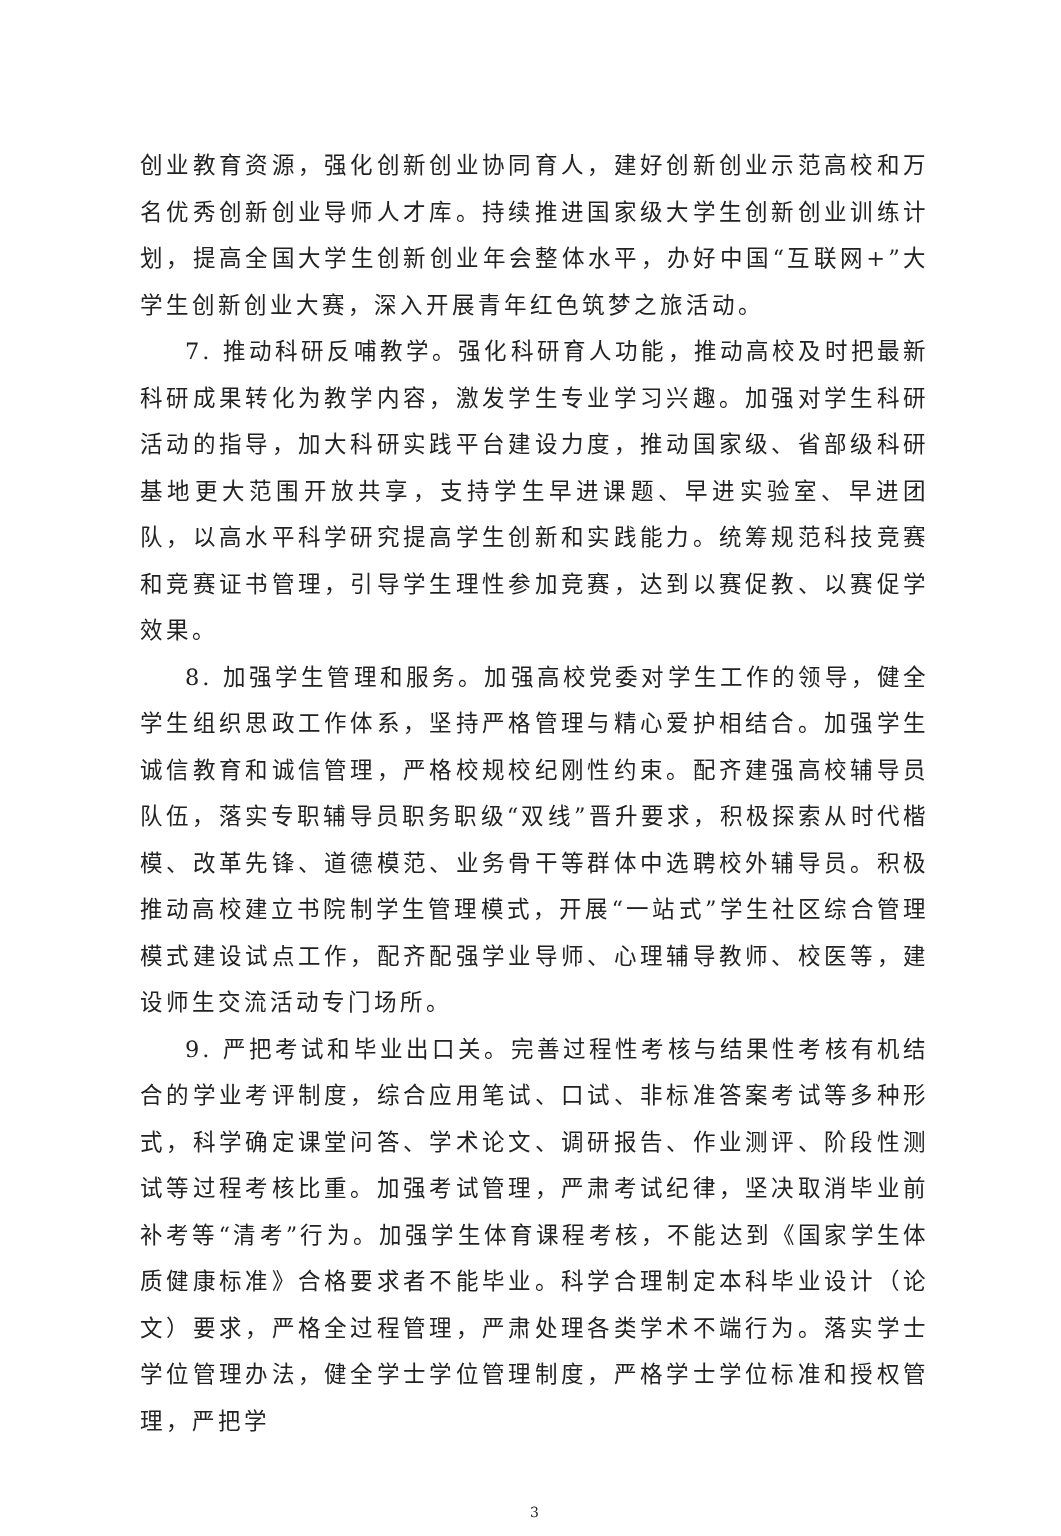创业教育资源，强化创新创业协同育人，建好创新创业示范高校和万名优秀创新创业导师人才库。持续推进国家级大学生创新创业训练计划，提高全国大学生创新创业年会整体水平，办好中国“互联网+”大学生创新创业大赛，深入开展青年红色筑梦之旅活动。
7. 推动科研反哺教学。强化科研育人功能，推动高校及时把最新科研成果转化为教学内容，激发学生专业学习兴趣。加强对学生科研活动的指导，加大科研实践平台建设力度，推动国家级、省部级科研基地更大范围开放共享，支持学生早进课题、早进实验室、早进团队，以高水平科学研究提高学生创新和实践能力。统筹规范科技竞赛和竞赛证书管理，引导学生理性参加竞赛，达到以赛促教、以赛促学效果。
8. 加强学生管理和服务。加强高校党委对学生工作的领导，健全学生组织思政工作体系，坚持严格管理与精心爱护相结合。加强学生诚信教育和诚信管理，严格校规校纪刚性约束。配齐建强高校辅导员队伍，落实专职辅导员职务职级“双线”晋升要求，积极探索从时代楷模、改革先锋、道德模范、业务骨干等群体中选聘校外辅导员。积极推动高校建立书院制学生管理模式，开展“一站式”学生社区综合管理模式建设试点工作，配齐配强学业导师、心理辅导教师、校医等，建设师生交流活动专门场所。
9. 严把考试和毕业出口关。完善过程性考核与结果性考核有机结合的学业考评制度，综合应用笔试、口试、非标准答案考试等多种形式，科学确定课堂问答、学术论文、调研报告、作业测评、阶段性测试等过程考核比重。加强考试管理，严肃考试纪律，坚决取消毕业前补考等“清考”行为。加强学生体育课程考核，不能达到《国家学生体质健康标准》合格要求者不能毕业。科学合理制定本科毕业设计（论文）要求，严格全过程管理，严肃处理各类学术不端行为。落实学士学位管理办法，健全学士学位管理制度，严格学士学位标准和授权管理，严把学
3